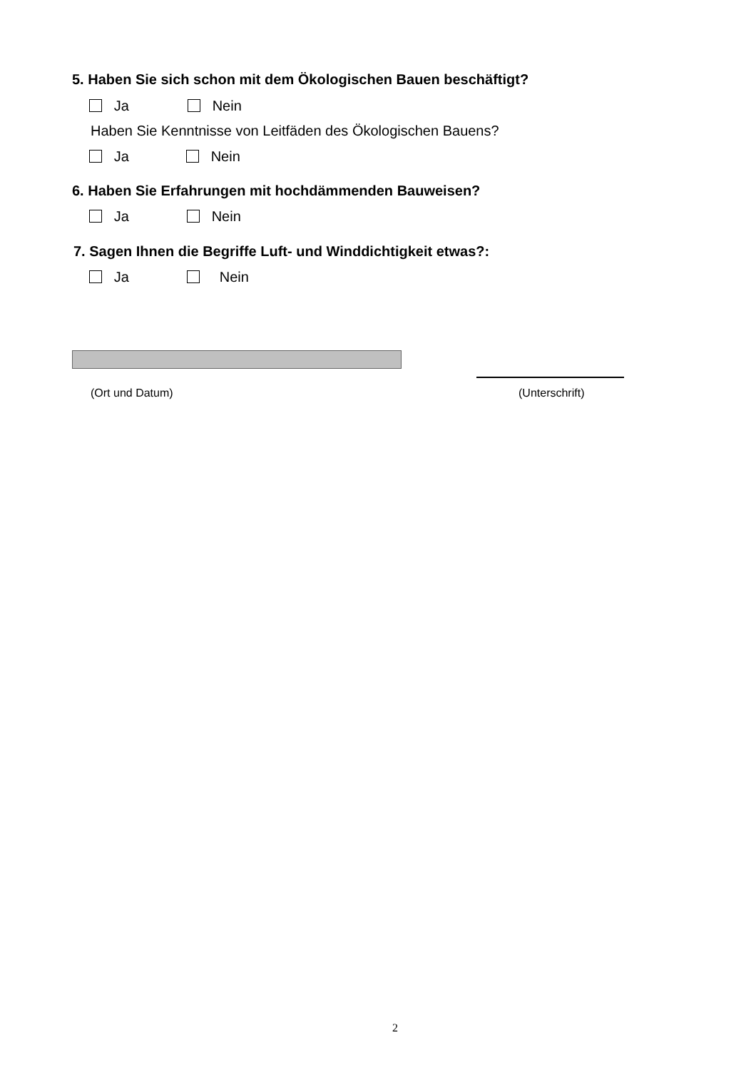5. Haben Sie sich schon mit dem Ökologischen Bauen beschäftigt?
Ja Nein
Haben Sie Kenntnisse von Leitfäden des Ökologischen Bauens?
Ja Nein
6. Haben Sie Erfahrungen mit hochdämmenden Bauweisen?
Ja Nein
7. Sagen Ihnen die Begriffe Luft- und Winddichtigkeit etwas?:
Ja Nein
(Ort und Datum) (Unterschrift)
2